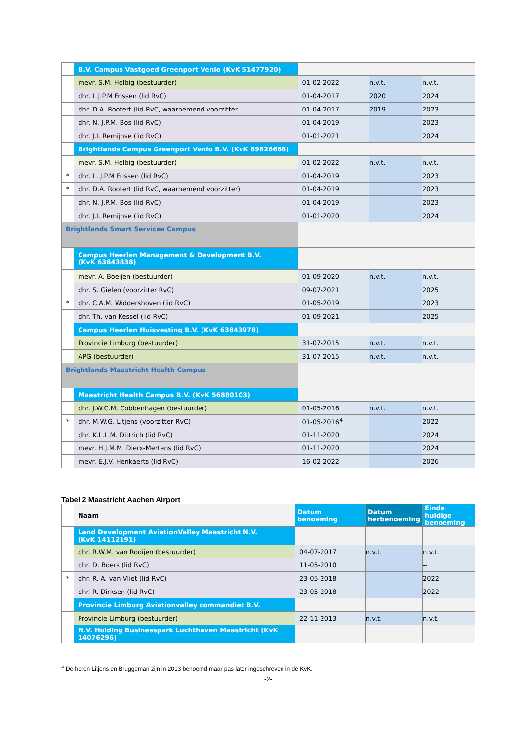| | B.V. Campus Vastgoed Greenport Venlo (KvK 51477920) | | | |
| | mevr. S.M. Helbig (bestuurder) | 01-02-2022 | n.v.t. | n.v.t. |
| | dhr. L.J.P.M Frissen (lid RvC) | 01-04-2017 | 2020 | 2024 |
| | dhr. D.A. Rootert (lid RvC, waarnemend voorzitter | 01-04-2017 | 2019 | 2023 |
| | dhr. N. J.P.M. Bos (lid RvC) | 01-04-2019 | | 2023 |
| | dhr. J.I. Remijnse (lid RvC) | 01-01-2021 | | 2024 |
| | Brightlands Campus Greenport Venlo B.V. (KvK 69826668) | | | |
| | mevr. S.M. Helbig (bestuurder) | 01-02-2022 | n.v.t. | n.v.t. |
| * | dhr. L..J.P.M Frissen (lid RvC) | 01-04-2019 | | 2023 |
| * | dhr. D.A. Rootert (lid RvC, waarnemend voorzitter) | 01-04-2019 | | 2023 |
| | dhr. N. J.P.M. Bos (lid RvC) | 01-04-2019 | | 2023 |
| | dhr. J.I. Remijnse (lid RvC) | 01-01-2020 | | 2024 |
| Brightlands Smart Services Campus | | | | |
| | Campus Heerlen Management & Development B.V. (KvK 63843838) | | | |
| | mevr. A. Boeijen (bestuurder) | 01-09-2020 | n.v.t. | n.v.t. |
| | dhr. S. Gielen (voorzitter RvC) | 09-07-2021 | | 2025 |
| * | dhr. C.A.M. Widdershoven (lid RvC) | 01-05-2019 | | 2023 |
| | dhr. Th. van Kessel (lid RvC) | 01-09-2021 | | 2025 |
| | Campus Heerlen Huisvesting B.V. (KvK 63843978) | | | |
| | Provincie Limburg (bestuurder) | 31-07-2015 | n.v.t. | n.v.t. |
| | APG (bestuurder) | 31-07-2015 | n.v.t. | n.v.t. |
| Brightlands Maastricht Health Campus | | | | |
| | Maastricht Health Campus B.V. (KvK 56880103) | | | |
| | dhr. J.W.C.M. Cobbenhagen (bestuurder) | 01-05-2016 | n.v.t. | n.v.t. |
| * | dhr. M.W.G. Litjens (voorzitter RvC) | 01-05-2016<sup>4</sup> | | 2022 |
| | dhr. K.L.L.M. Dittrich (lid RvC) | 01-11-2020 | | 2024 |
| | mevr. H.J.M.M. Dierx-Mertens (lid RvC) | 01-11-2020 | | 2024 |
| | mevr. E.J.V. Henkaerts (lid RvC) | 16-02-2022 | | 2026 |
Tabel 2 Maastricht Aachen Airport
| | Naam | Datum benoeming | Datum herbenoeming | Einde huidige benoeming |
| | Land Development AviationValley Maastricht N.V. (KvK 14112191) | | | |
| | dhr. R.W.M. van Rooijen (bestuurder) | 04-07-2017 | n.v.t. | n.v.t. |
| | dhr. D. Boers (lid RvC) | 11-05-2010 | | -- |
| * | dhr. R. A. van Vliet (lid RvC) | 23-05-2018 | | 2022 |
| | dhr. R. Dirksen (lid RvC) | 23-05-2018 | | 2022 |
| | Provincie Limburg Aviationvalley commandiet B.V. | | | |
| | Provincie Limburg (bestuurder) | 22-11-2013 | n.v.t. | n.v.t. |
| | N.V. Holding Businesspark Luchthaven Maastricht (KvK 14076296) | | | |
<sup>4</sup> De heren Litjens en Bruggeman zijn in 2013 benoemd maar pas later ingeschreven in de KvK.
-2-